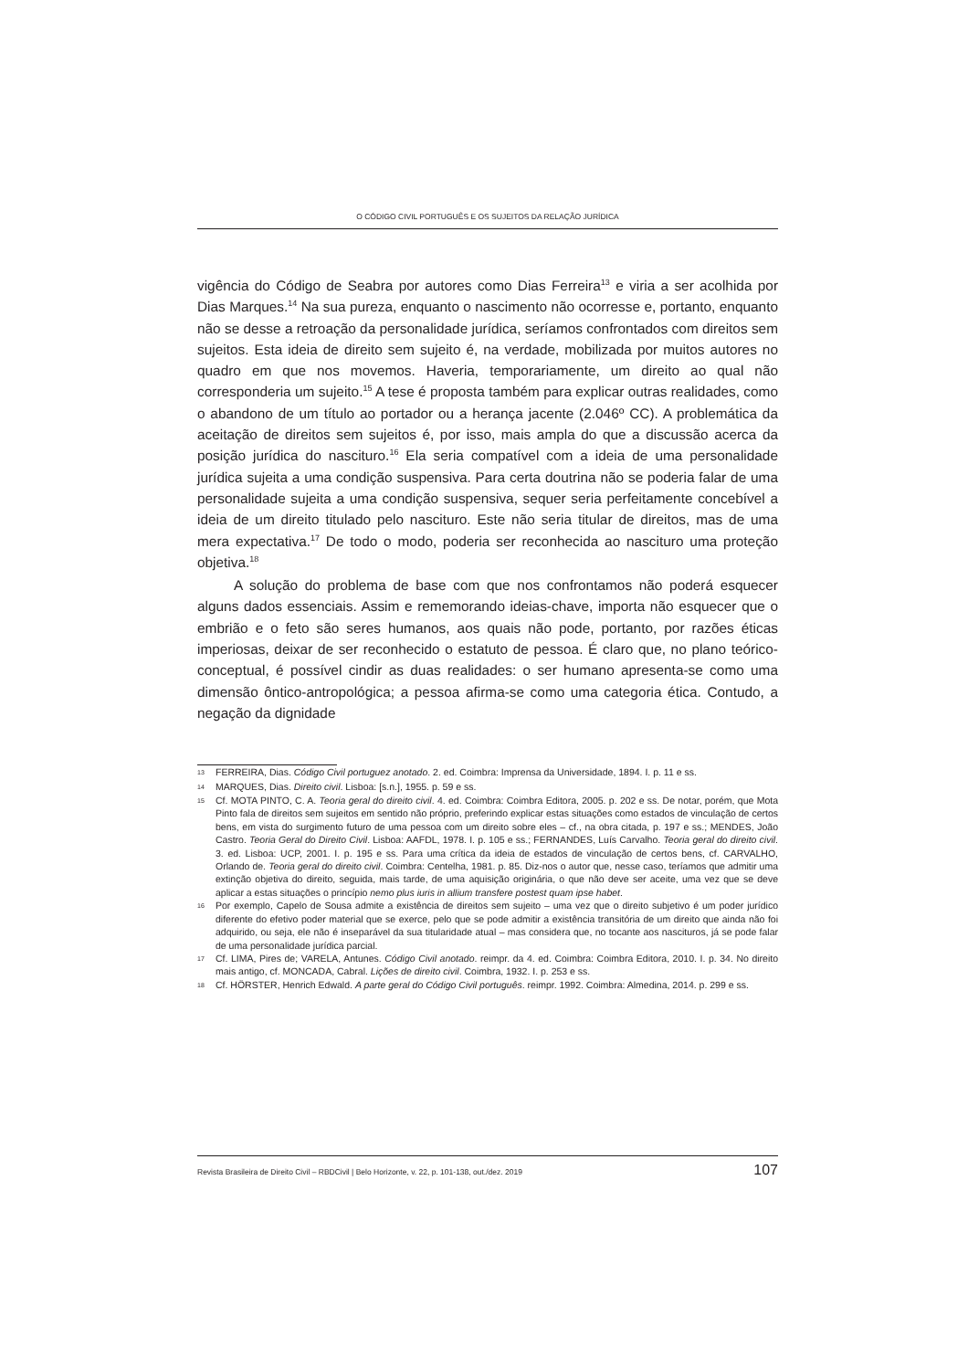O CÓDIGO CIVIL PORTUGUÊS E OS SUJEITOS DA RELAÇÃO JURÍDICA
vigência do Código de Seabra por autores como Dias Ferreira<sup>13</sup> e viria a ser acolhida por Dias Marques.<sup>14</sup> Na sua pureza, enquanto o nascimento não ocorresse e, portanto, enquanto não se desse a retroação da personalidade jurídica, seríamos confrontados com direitos sem sujeitos. Esta ideia de direito sem sujeito é, na verdade, mobilizada por muitos autores no quadro em que nos movemos. Haveria, temporariamente, um direito ao qual não corresponderia um sujeito.<sup>15</sup> A tese é proposta também para explicar outras realidades, como o abandono de um título ao portador ou a herança jacente (2.046º CC). A problemática da aceitação de direitos sem sujeitos é, por isso, mais ampla do que a discussão acerca da posição jurídica do nascituro.<sup>16</sup> Ela seria compatível com a ideia de uma personalidade jurídica sujeita a uma condição suspensiva. Para certa doutrina não se poderia falar de uma personalidade sujeita a uma condição suspensiva, sequer seria perfeitamente concebível a ideia de um direito titulado pelo nascituro. Este não seria titular de direitos, mas de uma mera expectativa.<sup>17</sup> De todo o modo, poderia ser reconhecida ao nascituro uma proteção objetiva.<sup>18</sup>
A solução do problema de base com que nos confrontamos não poderá esquecer alguns dados essenciais. Assim e rememorando ideias-chave, importa não esquecer que o embrião e o feto são seres humanos, aos quais não pode, portanto, por razões éticas imperiosas, deixar de ser reconhecido o estatuto de pessoa. É claro que, no plano teórico-conceptual, é possível cindir as duas realidades: o ser humano apresenta-se como uma dimensão ôntico-antropológica; a pessoa afirma-se como uma categoria ética. Contudo, a negação da dignidade
13 FERREIRA, Dias. Código Civil portuguez anotado. 2. ed. Coimbra: Imprensa da Universidade, 1894. I. p. 11 e ss.
14 MARQUES, Dias. Direito civil. Lisboa: [s.n.], 1955. p. 59 e ss.
15 Cf. MOTA PINTO, C. A. Teoria geral do direito civil. 4. ed. Coimbra: Coimbra Editora, 2005. p. 202 e ss. De notar, porém, que Mota Pinto fala de direitos sem sujeitos em sentido não próprio, preferindo explicar estas situações como estados de vinculação de certos bens, em vista do surgimento futuro de uma pessoa com um direito sobre eles – cf., na obra citada, p. 197 e ss.; MENDES, João Castro. Teoria Geral do Direito Civil. Lisboa: AAFDL, 1978. I. p. 105 e ss.; FERNANDES, Luís Carvalho. Teoria geral do direito civil. 3. ed. Lisboa: UCP, 2001. I. p. 195 e ss. Para uma crítica da ideia de estados de vinculação de certos bens, cf. CARVALHO, Orlando de. Teoria geral do direito civil. Coimbra: Centelha, 1981. p. 85. Diz-nos o autor que, nesse caso, teríamos que admitir uma extinção objetiva do direito, seguida, mais tarde, de uma aquisição originária, o que não deve ser aceite, uma vez que se deve aplicar a estas situações o princípio nemo plus iuris in allium transfere postest quam ipse habet.
16 Por exemplo, Capelo de Sousa admite a existência de direitos sem sujeito – uma vez que o direito subjetivo é um poder jurídico diferente do efetivo poder material que se exerce, pelo que se pode admitir a existência transitória de um direito que ainda não foi adquirido, ou seja, ele não é inseparável da sua titularidade atual – mas considera que, no tocante aos nascituros, já se pode falar de uma personalidade jurídica parcial.
17 Cf. LIMA, Pires de; VARELA, Antunes. Código Civil anotado. reimpr. da 4. ed. Coimbra: Coimbra Editora, 2010. I. p. 34. No direito mais antigo, cf. MONCADA, Cabral. Lições de direito civil. Coimbra, 1932. I. p. 253 e ss.
18 Cf. HÖRSTER, Henrich Edwald. A parte geral do Código Civil português. reimpr. 1992. Coimbra: Almedina, 2014. p. 299 e ss.
Revista Brasileira de Direito Civil – RBDCivil | Belo Horizonte, v. 22, p. 101-138, out./dez. 2019 107